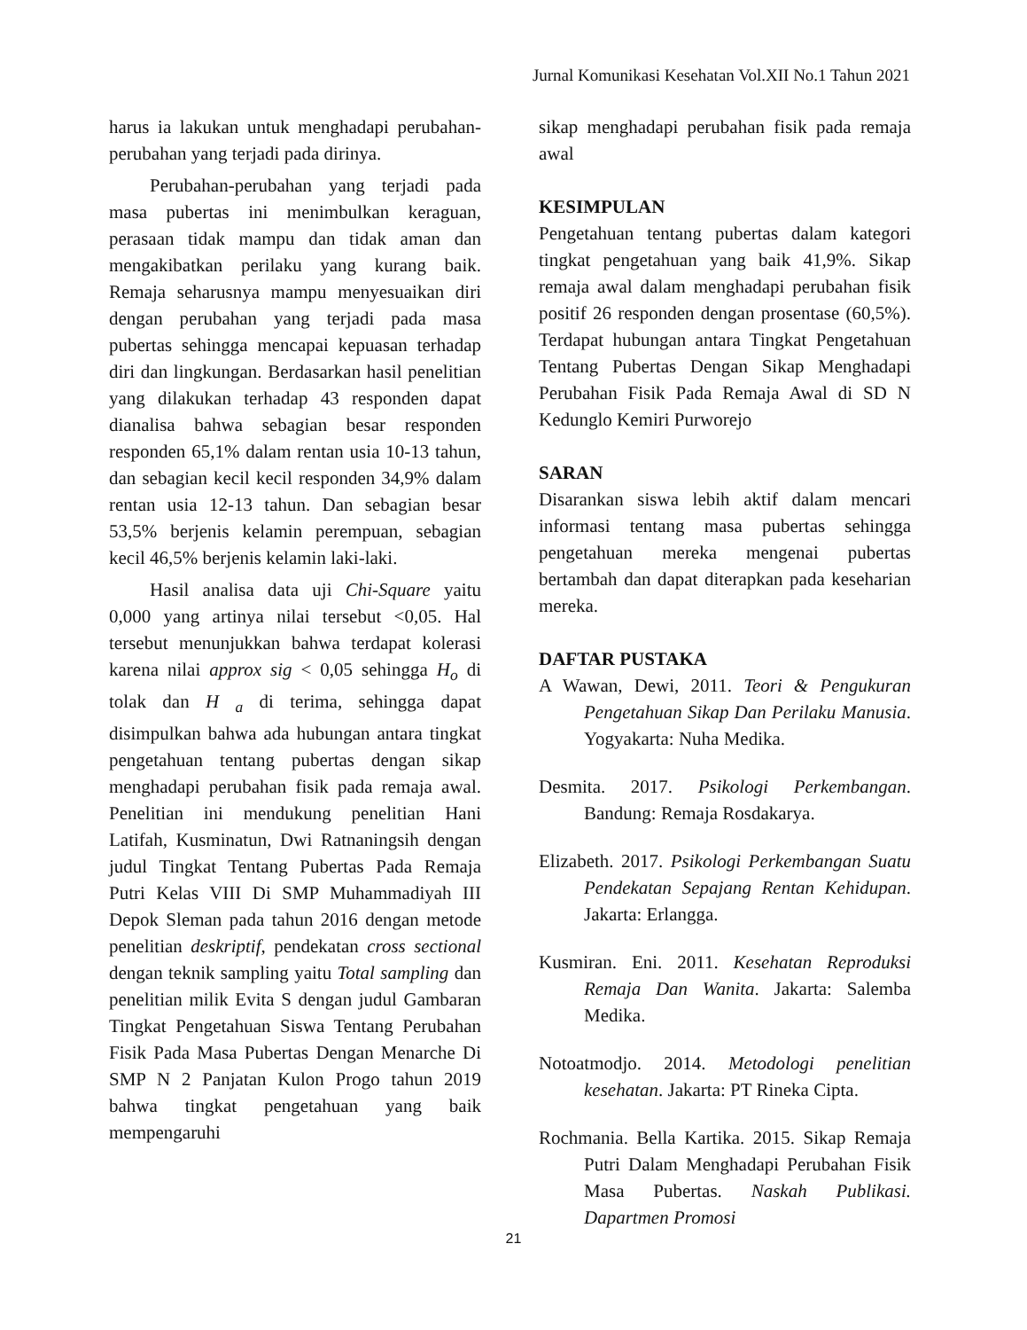Jurnal Komunikasi Kesehatan Vol.XII No.1 Tahun 2021
harus ia lakukan untuk menghadapi perubahan-perubahan yang terjadi pada dirinya.
Perubahan-perubahan yang terjadi pada masa pubertas ini menimbulkan keraguan, perasaan tidak mampu dan tidak aman dan mengakibatkan perilaku yang kurang baik. Remaja seharusnya mampu menyesuaikan diri dengan perubahan yang terjadi pada masa pubertas sehingga mencapai kepuasan terhadap diri dan lingkungan. Berdasarkan hasil penelitian yang dilakukan terhadap 43 responden dapat dianalisa bahwa sebagian besar responden responden 65,1% dalam rentan usia 10-13 tahun, dan sebagian kecil kecil responden 34,9% dalam rentan usia 12-13 tahun. Dan sebagian besar 53,5% berjenis kelamin perempuan, sebagian kecil 46,5% berjenis kelamin laki-laki.
Hasil analisa data uji Chi-Square yaitu 0,000 yang artinya nilai tersebut <0,05. Hal tersebut menunjukkan bahwa terdapat kolerasi karena nilai approx sig < 0,05 sehingga H<sub>o</sub> di tolak dan H <sub>a</sub> di terima, sehingga dapat disimpulkan bahwa ada hubungan antara tingkat pengetahuan tentang pubertas dengan sikap menghadapi perubahan fisik pada remaja awal. Penelitian ini mendukung penelitian Hani Latifah, Kusminatun, Dwi Ratnaningsih dengan judul Tingkat Tentang Pubertas Pada Remaja Putri Kelas VIII Di SMP Muhammadiyah III Depok Sleman pada tahun 2016 dengan metode penelitian deskriptif, pendekatan cross sectional dengan teknik sampling yaitu Total sampling dan penelitian milik Evita S dengan judul Gambaran Tingkat Pengetahuan Siswa Tentang Perubahan Fisik Pada Masa Pubertas Dengan Menarche Di SMP N 2 Panjatan Kulon Progo tahun 2019 bahwa tingkat pengetahuan yang baik mempengaruhi
sikap menghadapi perubahan fisik pada remaja awal
KESIMPULAN
Pengetahuan tentang pubertas dalam kategori tingkat pengetahuan yang baik 41,9%. Sikap remaja awal dalam menghadapi perubahan fisik positif 26 responden dengan prosentase (60,5%). Terdapat hubungan antara Tingkat Pengetahuan Tentang Pubertas Dengan Sikap Menghadapi Perubahan Fisik Pada Remaja Awal di SD N Kedunglo Kemiri Purworejo
SARAN
Disarankan siswa lebih aktif dalam mencari informasi tentang masa pubertas sehingga pengetahuan mereka mengenai pubertas bertambah dan dapat diterapkan pada keseharian mereka.
DAFTAR PUSTAKA
A Wawan, Dewi, 2011. Teori & Pengukuran Pengetahuan Sikap Dan Perilaku Manusia. Yogyakarta: Nuha Medika.
Desmita. 2017. Psikologi Perkembangan. Bandung: Remaja Rosdakarya.
Elizabeth. 2017. Psikologi Perkembangan Suatu Pendekatan Sepajang Rentan Kehidupan. Jakarta: Erlangga.
Kusmiran. Eni. 2011. Kesehatan Reproduksi Remaja Dan Wanita. Jakarta: Salemba Medika.
Notoatmodjo. 2014. Metodologi penelitian kesehatan. Jakarta: PT Rineka Cipta.
Rochmania. Bella Kartika. 2015. Sikap Remaja Putri Dalam Menghadapi Perubahan Fisik Masa Pubertas. Naskah Publikasi. Dapartmen Promosi
21